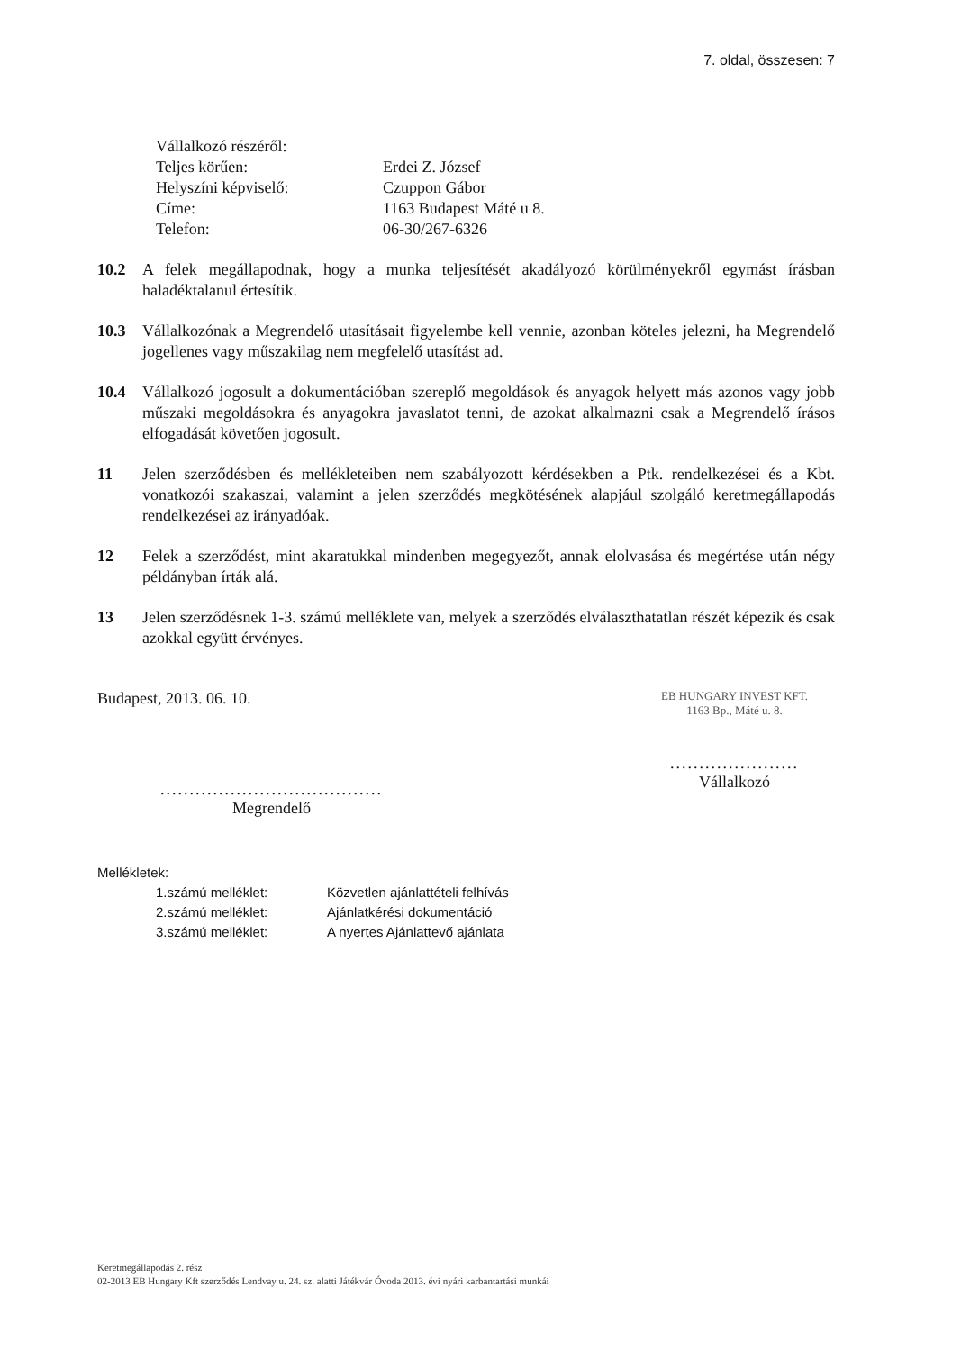7. oldal, összesen: 7
Vállalkozó részéről:
Teljes körűen: Erdei Z. József
Helyszíni képviselő: Czuppon Gábor
Címe: 1163 Budapest Máté u 8.
Telefon: 06-30/267-6326
10.2 A felek megállapodnak, hogy a munka teljesítését akadályozó körülményekről egymást írásban haladéktalanul értesítik.
10.3 Vállalkozónak a Megrendelő utasításait figyelembe kell vennie, azonban köteles jelezni, ha Megrendelő jogellenes vagy műszakilag nem megfelelő utasítást ad.
10.4 Vállalkozó jogosult a dokumentációban szereplő megoldások és anyagok helyett más azonos vagy jobb műszaki megoldásokra és anyagokra javaslatot tenni, de azokat alkalmazni csak a Megrendelő írásos elfogadását követően jogosult.
11 Jelen szerződésben és mellékleteiben nem szabályozott kérdésekben a Ptk. rendelkezései és a Kbt. vonatkozói szakaszai, valamint a jelen szerződés megkötésének alapjául szolgáló keretmegállapodás rendelkezései az irányadóak.
12 Felek a szerződést, mint akaratukkal mindenben megegyezőt, annak elolvasása és megértése után négy példányban írták alá.
13 Jelen szerződésnek 1-3. számú melléklete van, melyek a szerződés elválaszthatatlan részét képezik és csak azokkal együtt érvényes.
Budapest, 2013. 06. 10.
......................................
Megrendelő
EB HUNGARY INVEST KFT.
1163 Bp., Máté u. 8.
......................
Vállalkozó
Mellékletek:
1.számú melléklet: Közvetlen ajánlattételi felhívás
2.számú melléklet: Ajánlatkérési dokumentáció
3.számú melléklet: A nyertes Ajánlattevő ajánlata
Keretmegállapodás 2. rész
02-2013 EB Hungary Kft szerződés Lendvay u. 24. sz. alatti Játékvár Óvoda 2013. évi nyári karbantartási munkái